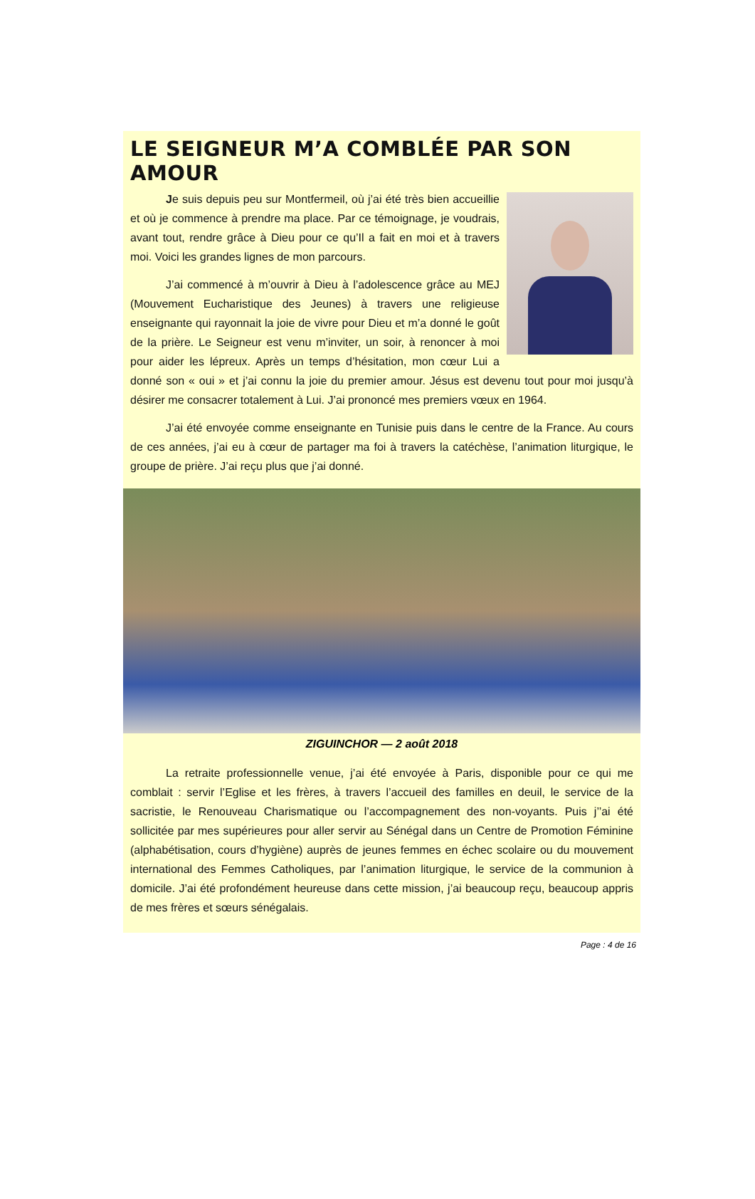LE SEIGNEUR M’A COMBLÉE PAR SON AMOUR
Je suis depuis peu sur Montfermeil, où j’ai été très bien accueillie et où je commence à prendre ma place. Par ce témoignage, je voudrais, avant tout, rendre grâce à Dieu pour ce qu’Il a fait en moi et à travers moi. Voici les grandes lignes de mon parcours.
J’ai commencé à m’ouvrir à Dieu à l’adolescence grâce au MEJ (Mouvement Eucharistique des Jeunes) à travers une religieuse enseignante qui rayonnait la joie de vivre pour Dieu et m’a donné le goût de la prière. Le Seigneur est venu m’inviter, un soir, à renoncer à moi pour aider les lépreux. Après un temps d’hésitation, mon cœur Lui a donné son « oui » et j’ai connu la joie du premier amour. Jésus est devenu tout pour moi jusqu’à désirer me consacrer totalement à Lui. J’ai prononcé mes premiers vœux en 1964.
J’ai été envoyée comme enseignante en Tunisie puis dans le centre de la France. Au cours de ces années, j’ai eu à cœur de partager ma foi à travers la catéchèse, l’animation liturgique, le groupe de prière. J’ai reçu plus que j’ai donné.
ZIGUINCHOR — 2 août 2018
La retraite professionnelle venue, j’ai été envoyée à Paris, disponible pour ce qui me comblait : servir l’Eglise et les frères, à travers l’accueil des familles en deuil, le service de la sacristie, le Renouveau Charismatique ou l’accompagnement des non-voyants. Puis j’’ai été sollicitée par mes supérieures pour aller servir au Sénégal dans un Centre de Promotion Féminine (alphabétisation, cours d’hygiène) auprès de jeunes femmes en échec scolaire ou du mouvement international des Femmes Catholiques, par l’animation liturgique, le service de la communion à domicile. J’ai été profondément heureuse dans cette mission, j’ai beaucoup reçu, beaucoup appris de mes frères et sœurs sénégalais.
Page : 4 de 16